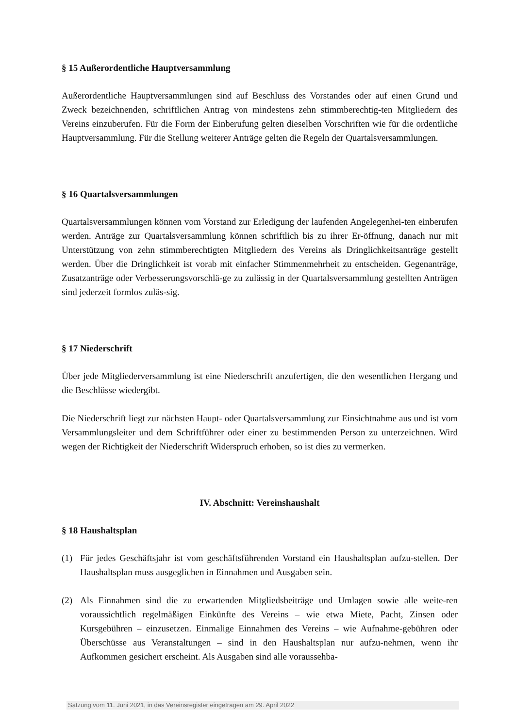§ 15 Außerordentliche Hauptversammlung
Außerordentliche Hauptversammlungen sind auf Beschluss des Vorstandes oder auf einen Grund und Zweck bezeichnenden, schriftlichen Antrag von mindestens zehn stimmberechtig-ten Mitgliedern des Vereins einzuberufen. Für die Form der Einberufung gelten dieselben Vorschriften wie für die ordentliche Hauptversammlung. Für die Stellung weiterer Anträge gelten die Regeln der Quartalsversammlungen.
§ 16 Quartalsversammlungen
Quartalsversammlungen können vom Vorstand zur Erledigung der laufenden Angelegenhei-ten einberufen werden. Anträge zur Quartalsversammlung können schriftlich bis zu ihrer Er-öffnung, danach nur mit Unterstützung von zehn stimmberechtigten Mitgliedern des Vereins als Dringlichkeitsanträge gestellt werden. Über die Dringlichkeit ist vorab mit einfacher Stimmenmehrheit zu entscheiden. Gegenanträge, Zusatzanträge oder Verbesserungsvorschlä-ge zu zulässig in der Quartalsversammlung gestellten Anträgen sind jederzeit formlos zuläs-sig.
§ 17 Niederschrift
Über jede Mitgliederversammlung ist eine Niederschrift anzufertigen, die den wesentlichen Hergang und die Beschlüsse wiedergibt.
Die Niederschrift liegt zur nächsten Haupt- oder Quartalsversammlung zur Einsichtnahme aus und ist vom Versammlungsleiter und dem Schriftführer oder einer zu bestimmenden Person zu unterzeichnen. Wird wegen der Richtigkeit der Niederschrift Widerspruch erhoben, so ist dies zu vermerken.
IV. Abschnitt: Vereinshaushalt
§ 18 Haushaltsplan
(1) Für jedes Geschäftsjahr ist vom geschäftsführenden Vorstand ein Haushaltsplan aufzu-stellen. Der Haushaltsplan muss ausgeglichen in Einnahmen und Ausgaben sein.
(2) Als Einnahmen sind die zu erwartenden Mitgliedsbeiträge und Umlagen sowie alle weite-ren voraussichtlich regelmäßigen Einkünfte des Vereins – wie etwa Miete, Pacht, Zinsen oder Kursgebühren – einzusetzen. Einmalige Einnahmen des Vereins – wie Aufnahme-gebühren oder Überschüsse aus Veranstaltungen – sind in den Haushaltsplan nur aufzu-nehmen, wenn ihr Aufkommen gesichert erscheint. Als Ausgaben sind alle voraussehba-
Satzung vom 11. Juni 2021, in das Vereinsregister eingetragen am 29. April 2022